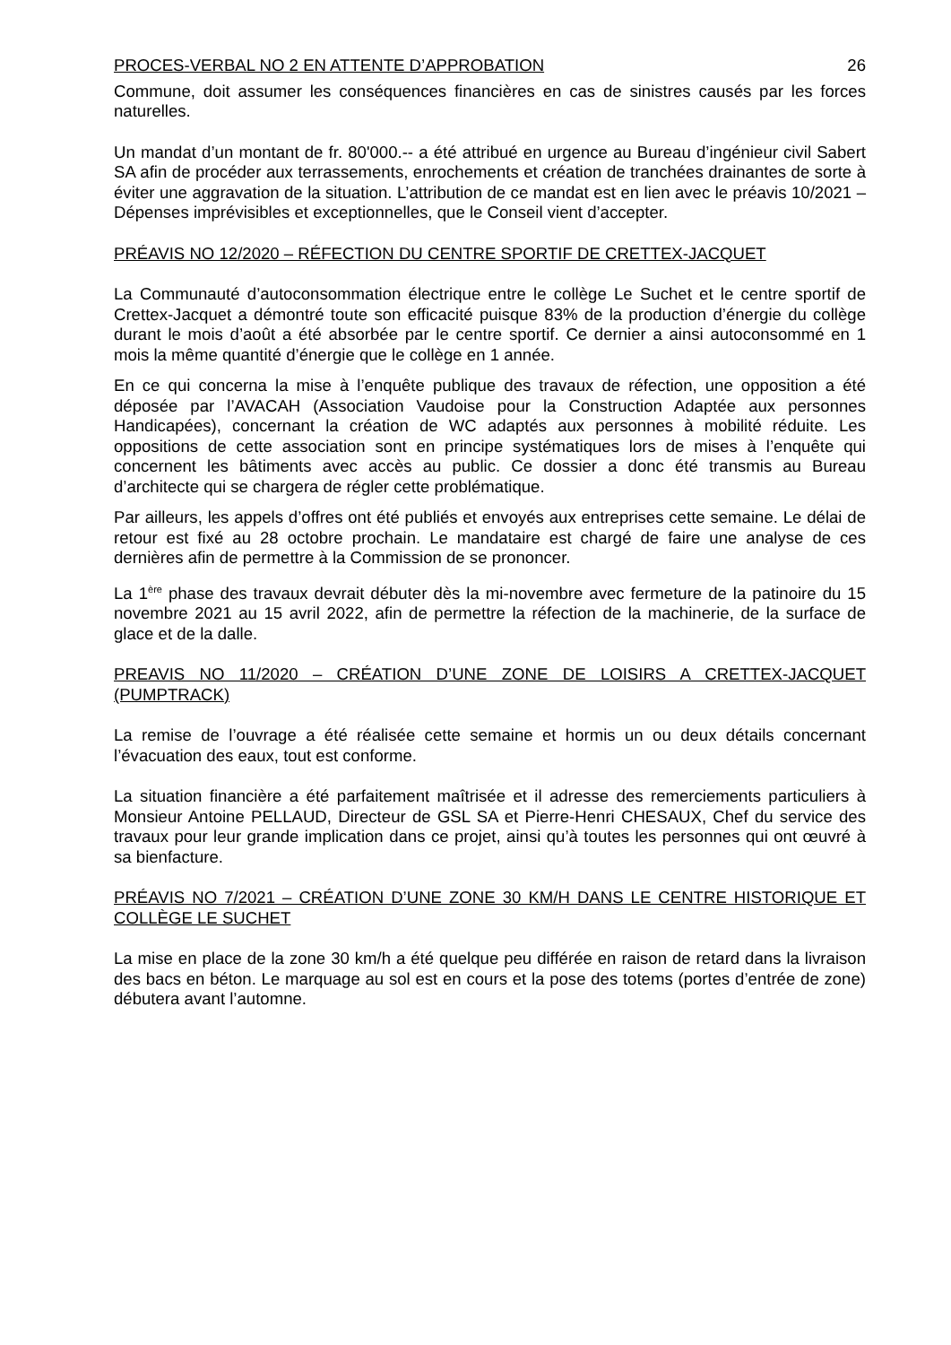PROCES-VERBAL NO 2 EN ATTENTE D’APPROBATION 26
Commune, doit assumer les conséquences financières en cas de sinistres causés par les forces naturelles.
Un mandat d’un montant de fr. 80'000.-- a été attribué en urgence au Bureau d’ingénieur civil Sabert SA afin de procéder aux terrassements, enrochements et création de tranchées drainantes de sorte à éviter une aggravation de la situation. L’attribution de ce mandat est en lien avec le préavis 10/2021 – Dépenses imprévisibles et exceptionnelles, que le Conseil vient d’accepter.
PRÉAVIS NO 12/2020 – RÉFECTION DU CENTRE SPORTIF DE CRETTEX-JACQUET
La Communauté d’autoconsommation électrique entre le collège Le Suchet et le centre sportif de Crettex-Jacquet a démontré toute son efficacité puisque 83% de la production d’énergie du collège durant le mois d’août a été absorbée par le centre sportif. Ce dernier a ainsi autoconsommé en 1 mois la même quantité d’énergie que le collège en 1 année.
En ce qui concerna la mise à l’enquête publique des travaux de réfection, une opposition a été déposée par l’AVACAH (Association Vaudoise pour la Construction Adaptée aux personnes Handicapées), concernant la création de WC adaptés aux personnes à mobilité réduite. Les oppositions de cette association sont en principe systématiques lors de mises à l’enquête qui concernent les bâtiments avec accès au public. Ce dossier a donc été transmis au Bureau d’architecte qui se chargera de régler cette problématique.
Par ailleurs, les appels d’offres ont été publiés et envoyés aux entreprises cette semaine. Le délai de retour est fixé au 28 octobre prochain. Le mandataire est chargé de faire une analyse de ces dernières afin de permettre à la Commission de se prononcer.
La 1<sup>ère</sup> phase des travaux devrait débuter dès la mi-novembre avec fermeture de la patinoire du 15 novembre 2021 au 15 avril 2022, afin de permettre la réfection de la machinerie, de la surface de glace et de la dalle.
PREAVIS NO 11/2020 – CRÉATION D’UNE ZONE DE LOISIRS A CRETTEX-JACQUET (PUMPTRACK)
La remise de l’ouvrage a été réalisée cette semaine et hormis un ou deux détails concernant l’évacuation des eaux, tout est conforme.
La situation financière a été parfaitement maîtrisée et il adresse des remerciements particuliers à Monsieur Antoine PELLAUD, Directeur de GSL SA et Pierre-Henri CHESAUX, Chef du service des travaux pour leur grande implication dans ce projet, ainsi qu’à toutes les personnes qui ont œuvré à sa bienfacture.
PRÉAVIS NO 7/2021 – CRÉATION D’UNE ZONE 30 KM/H DANS LE CENTRE HISTORIQUE ET COLLÈGE LE SUCHET
La mise en place de la zone 30 km/h a été quelque peu différée en raison de retard dans la livraison des bacs en béton. Le marquage au sol est en cours et la pose des totems (portes d’entrée de zone) débutera avant l’automne.